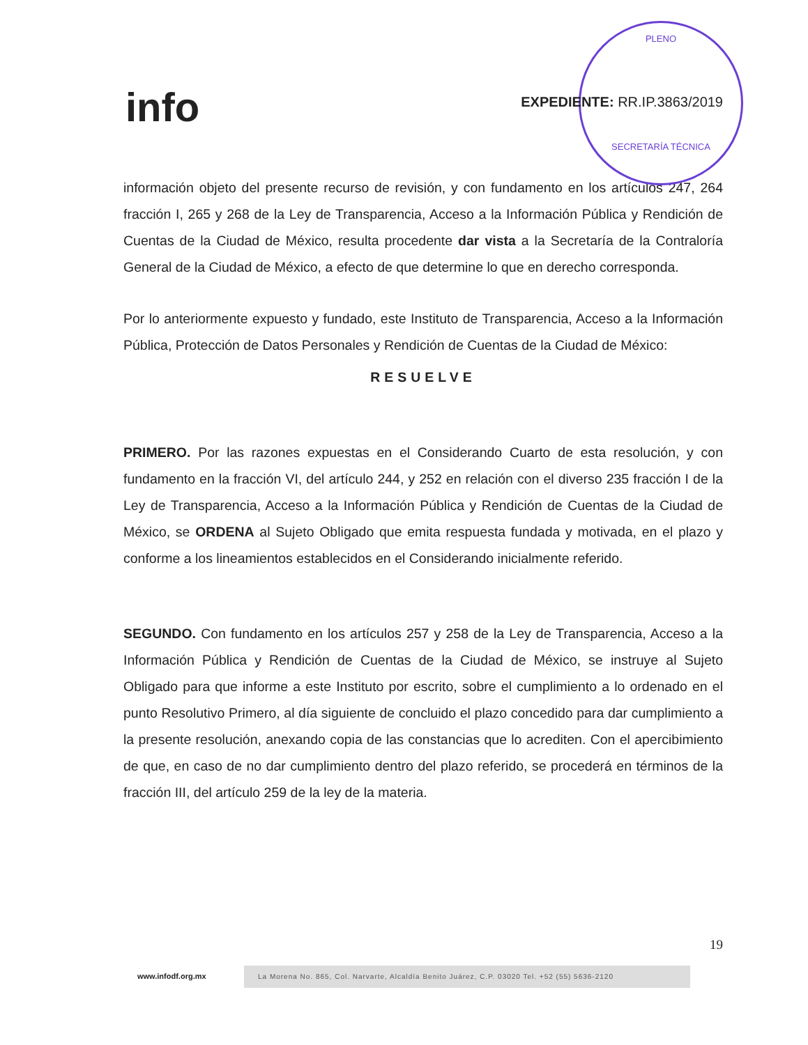info
PLENO
SECRETARÍA TÉCNICA
EXPEDIENTE: RR.IP.3863/2019
información objeto del presente recurso de revisión, y con fundamento en los artículos 247, 264 fracción I, 265 y 268 de la Ley de Transparencia, Acceso a la Información Pública y Rendición de Cuentas de la Ciudad de México, resulta procedente dar vista a la Secretaría de la Contraloría General de la Ciudad de México, a efecto de que determine lo que en derecho corresponda.
Por lo anteriormente expuesto y fundado, este Instituto de Transparencia, Acceso a la Información Pública, Protección de Datos Personales y Rendición de Cuentas de la Ciudad de México:
RESUELVE
PRIMERO. Por las razones expuestas en el Considerando Cuarto de esta resolución, y con fundamento en la fracción VI, del artículo 244, y 252 en relación con el diverso 235 fracción I de la Ley de Transparencia, Acceso a la Información Pública y Rendición de Cuentas de la Ciudad de México, se ORDENA al Sujeto Obligado que emita respuesta fundada y motivada, en el plazo y conforme a los lineamientos establecidos en el Considerando inicialmente referido.
SEGUNDO. Con fundamento en los artículos 257 y 258 de la Ley de Transparencia, Acceso a la Información Pública y Rendición de Cuentas de la Ciudad de México, se instruye al Sujeto Obligado para que informe a este Instituto por escrito, sobre el cumplimiento a lo ordenado en el punto Resolutivo Primero, al día siguiente de concluido el plazo concedido para dar cumplimiento a la presente resolución, anexando copia de las constancias que lo acrediten. Con el apercibimiento de que, en caso de no dar cumplimiento dentro del plazo referido, se procederá en términos de la fracción III, del artículo 259 de la ley de la materia.
19
www.infodf.org.mx
La Morena No. 865, Col. Narvarte, Alcaldía Benito Juárez, C.P. 03020 Tel. +52 (55) 5636-2120